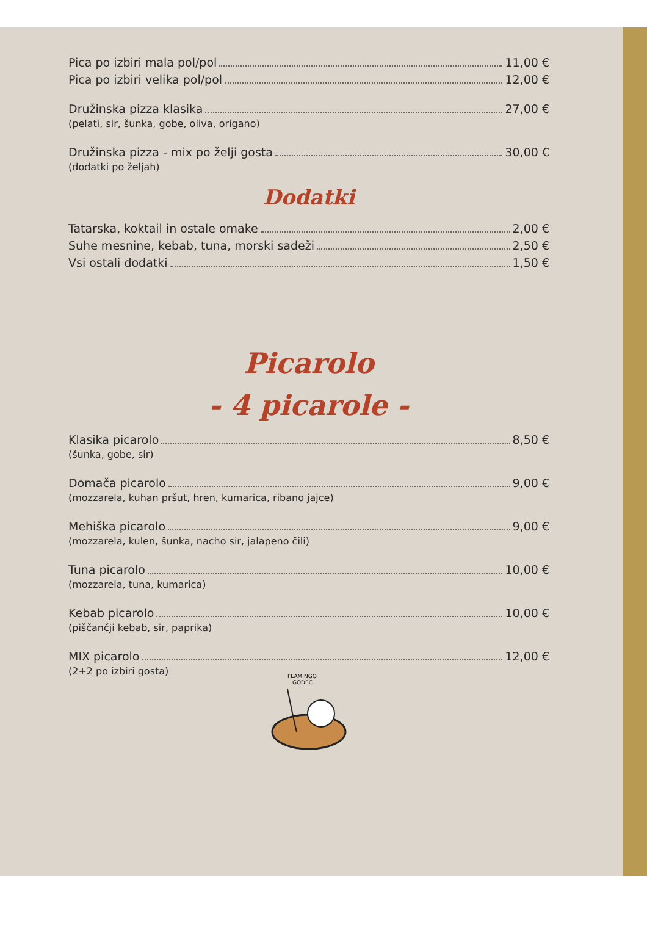Pica po izbiri mala pol/pol 11,00 €
Pica po izbiri velika pol/pol 12,00 €
Družinska pizza klasika 27,00 €
(pelati, sir, šunka, gobe, oliva, origano)
Družinska pizza - mix po želji gosta 30,00 €
(dodatki po željah)
Dodatki
Tatarska, koktail in ostale omake 2,00 €
Suhe mesnine, kebab, tuna, morski sadeži 2,50 €
Vsi ostali dodatki 1,50 €
Picarolo
- 4 picarole -
Klasika picarolo 8,50 €
(šunka, gobe, sir)
Domača picarolo 9,00 €
(mozzarela, kuhan pršut, hren, kumarica, ribano jajce)
Mehiška picarolo 9,00 €
(mozzarela, kulen, šunka, nacho sir, jalapeno čili)
Tuna picarolo 10,00 €
(mozzarela, tuna, kumarica)
Kebab picarolo 10,00 €
(piščančji kebab, sir, paprika)
MIX picarolo 12,00 €
(2+2 po izbiri gosta)
FLAMINGO
GODEC